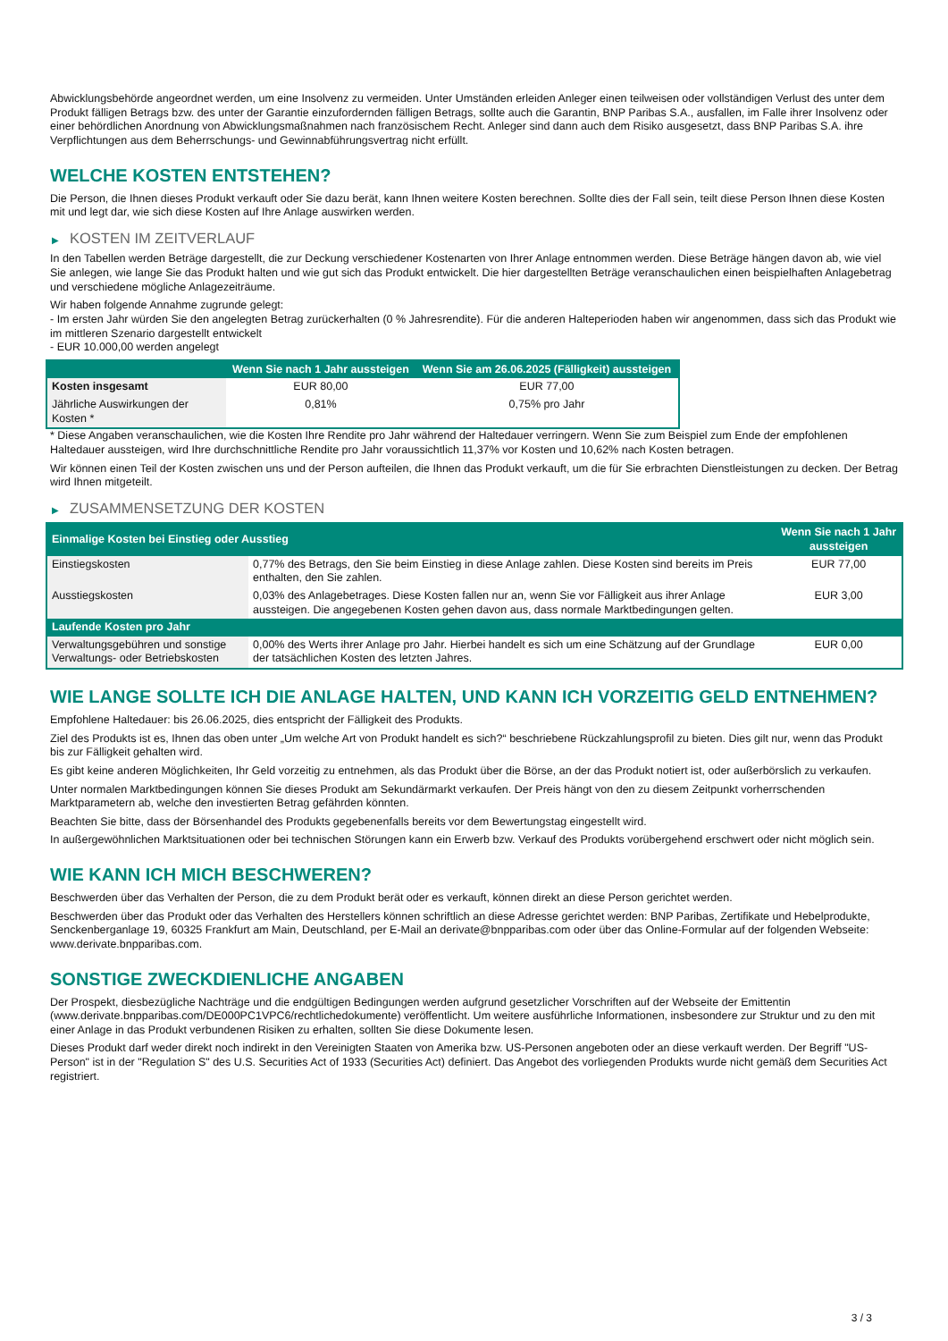Abwicklungsbehörde angeordnet werden, um eine Insolvenz zu vermeiden. Unter Umständen erleiden Anleger einen teilweisen oder vollständigen Verlust des unter dem Produkt fälligen Betrags bzw. des unter der Garantie einzufordernden fälligen Betrags, sollte auch die Garantin, BNP Paribas S.A., ausfallen, im Falle ihrer Insolvenz oder einer behördlichen Anordnung von Abwicklungsmaßnahmen nach französischem Recht. Anleger sind dann auch dem Risiko ausgesetzt, dass BNP Paribas S.A. ihre Verpflichtungen aus dem Beherrschungs- und Gewinnabführungsvertrag nicht erfüllt.
WELCHE KOSTEN ENTSTEHEN?
Die Person, die Ihnen dieses Produkt verkauft oder Sie dazu berät, kann Ihnen weitere Kosten berechnen. Sollte dies der Fall sein, teilt diese Person Ihnen diese Kosten mit und legt dar, wie sich diese Kosten auf Ihre Anlage auswirken werden.
▶ KOSTEN IM ZEITVERLAUF
In den Tabellen werden Beträge dargestellt, die zur Deckung verschiedener Kostenarten von Ihrer Anlage entnommen werden. Diese Beträge hängen davon ab, wie viel Sie anlegen, wie lange Sie das Produkt halten und wie gut sich das Produkt entwickelt. Die hier dargestellten Beträge veranschaulichen einen beispielhaften Anlagebetrag und verschiedene mögliche Anlagezeiträume.
Wir haben folgende Annahme zugrunde gelegt:
- Im ersten Jahr würden Sie den angelegten Betrag zurückerhalten (0 % Jahresrendite). Für die anderen Halteperioden haben wir angenommen, dass sich das Produkt wie im mittleren Szenario dargestellt entwickelt
- EUR 10.000,00 werden angelegt
| | Wenn Sie nach 1 Jahr aussteigen | Wenn Sie am 26.06.2025 (Fälligkeit) aussteigen |
| --- | --- | --- |
| Kosten insgesamt | EUR 80,00 | EUR 77,00 |
| Jährliche Auswirkungen der Kosten * | 0,81% | 0,75% pro Jahr |
* Diese Angaben veranschaulichen, wie die Kosten Ihre Rendite pro Jahr während der Haltedauer verringern. Wenn Sie zum Beispiel zum Ende der empfohlenen Haltedauer aussteigen, wird Ihre durchschnittliche Rendite pro Jahr voraussichtlich 11,37% vor Kosten und 10,62% nach Kosten betragen.
Wir können einen Teil der Kosten zwischen uns und der Person aufteilen, die Ihnen das Produkt verkauft, um die für Sie erbrachten Dienstleistungen zu decken. Der Betrag wird Ihnen mitgeteilt.
▶ ZUSAMMENSETZUNG DER KOSTEN
| Einmalige Kosten bei Einstieg oder Ausstieg | | Wenn Sie nach 1 Jahr aussteigen |
| --- | --- | --- |
| Einstiegskosten | 0,77% des Betrags, den Sie beim Einstieg in diese Anlage zahlen. Diese Kosten sind bereits im Preis enthalten, den Sie zahlen. | EUR 77,00 |
| Ausstiegskosten | 0,03% des Anlagebetrages. Diese Kosten fallen nur an, wenn Sie vor Fälligkeit aus ihrer Anlage aussteigen. Die angegebenen Kosten gehen davon aus, dass normale Marktbedingungen gelten. | EUR 3,00 |
| Laufende Kosten pro Jahr | | |
| Verwaltungsgebühren und sonstige Verwaltungs- oder Betriebskosten | 0,00% des Werts ihrer Anlage pro Jahr. Hierbei handelt es sich um eine Schätzung auf der Grundlage der tatsächlichen Kosten des letzten Jahres. | EUR 0,00 |
WIE LANGE SOLLTE ICH DIE ANLAGE HALTEN, UND KANN ICH VORZEITIG GELD ENTNEHMEN?
Empfohlene Haltedauer: bis 26.06.2025, dies entspricht der Fälligkeit des Produkts.
Ziel des Produkts ist es, Ihnen das oben unter „Um welche Art von Produkt handelt es sich?“ beschriebene Rückzahlungsprofil zu bieten. Dies gilt nur, wenn das Produkt bis zur Fälligkeit gehalten wird.
Es gibt keine anderen Möglichkeiten, Ihr Geld vorzeitig zu entnehmen, als das Produkt über die Börse, an der das Produkt notiert ist, oder außerbörslich zu verkaufen.
Unter normalen Marktbedingungen können Sie dieses Produkt am Sekundärmarkt verkaufen. Der Preis hängt von den zu diesem Zeitpunkt vorherrschenden Marktparametern ab, welche den investierten Betrag gefährden könnten.
Beachten Sie bitte, dass der Börsenhandel des Produkts gegebenenfalls bereits vor dem Bewertungstag eingestellt wird.
In außergewöhnlichen Marktsituationen oder bei technischen Störungen kann ein Erwerb bzw. Verkauf des Produkts vorübergehend erschwert oder nicht möglich sein.
WIE KANN ICH MICH BESCHWEREN?
Beschwerden über das Verhalten der Person, die zu dem Produkt berät oder es verkauft, können direkt an diese Person gerichtet werden.
Beschwerden über das Produkt oder das Verhalten des Herstellers können schriftlich an diese Adresse gerichtet werden: BNP Paribas, Zertifikate und Hebelprodukte, Senckenberganlage 19, 60325 Frankfurt am Main, Deutschland, per E-Mail an derivate@bnpparibas.com oder über das Online-Formular auf der folgenden Webseite: www.derivate.bnpparibas.com.
SONSTIGE ZWECKDIENLICHE ANGABEN
Der Prospekt, diesbezügliche Nachträge und die endgültigen Bedingungen werden aufgrund gesetzlicher Vorschriften auf der Webseite der Emittentin (www.derivate.bnpparibas.com/DE000PC1VPC6/rechtlichedokumente) veröffentlicht. Um weitere ausführliche Informationen, insbesondere zur Struktur und zu den mit einer Anlage in das Produkt verbundenen Risiken zu erhalten, sollten Sie diese Dokumente lesen.
Dieses Produkt darf weder direkt noch indirekt in den Vereinigten Staaten von Amerika bzw. US-Personen angeboten oder an diese verkauft werden. Der Begriff "US-Person" ist in der "Regulation S" des U.S. Securities Act of 1933 (Securities Act) definiert. Das Angebot des vorliegenden Produkts wurde nicht gemäß dem Securities Act registriert.
3 / 3